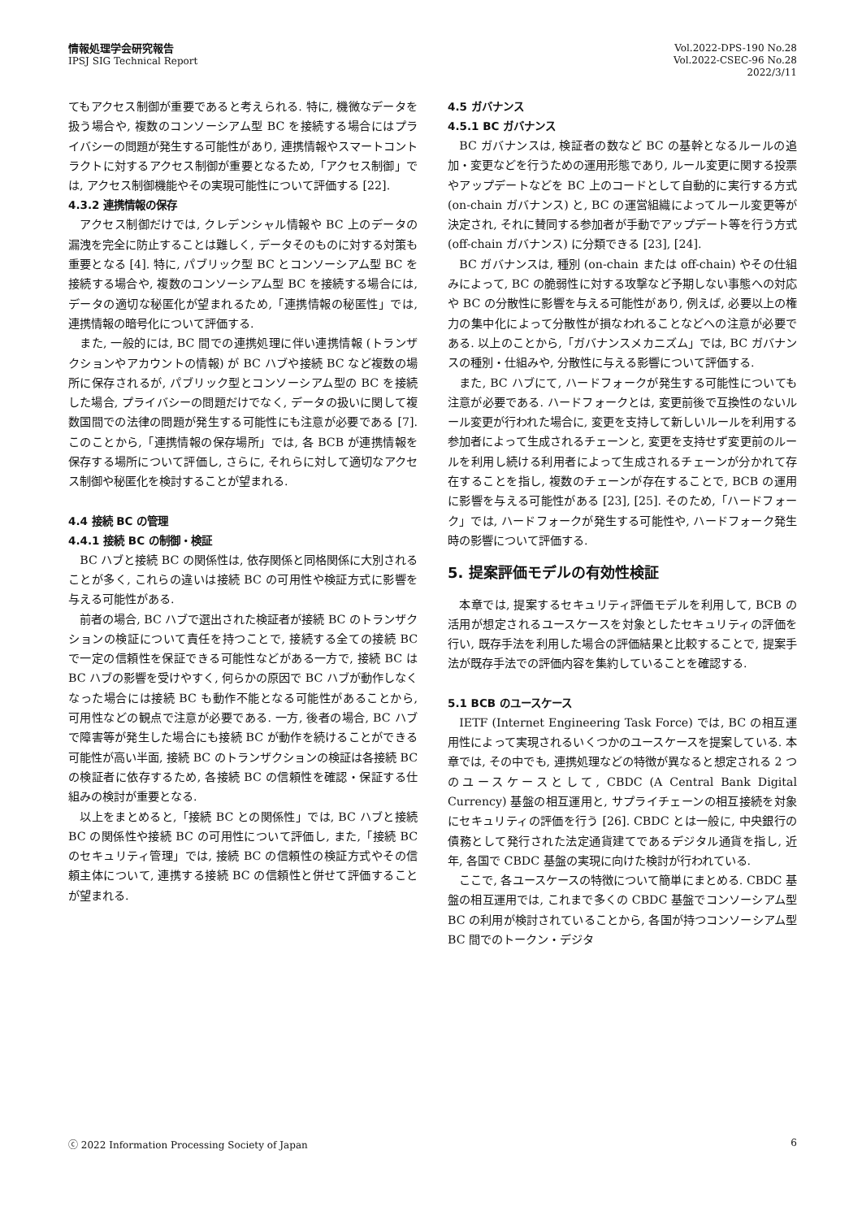情報処理学会研究報告
IPSJ SIG Technical Report
Vol.2022-DPS-190 No.28
Vol.2022-CSEC-96 No.28
2022/3/11
てもアクセス制御が重要であると考えられる. 特に, 機微なデータを扱う場合や, 複数のコンソーシアム型 BC を接続する場合にはプライバシーの問題が発生する可能性があり, 連携情報やスマートコントラクトに対するアクセス制御が重要となるため,「アクセス制御」では, アクセス制御機能やその実現可能性について評価する [22].
4.3.2 連携情報の保存
アクセス制御だけでは, クレデンシャル情報や BC 上のデータの漏洩を完全に防止することは難しく, データそのものに対する対策も重要となる [4]. 特に, パブリック型 BC とコンソーシアム型 BC を接続する場合や, 複数のコンソーシアム型 BC を接続する場合には, データの適切な秘匿化が望まれるため,「連携情報の秘匿性」では, 連携情報の暗号化について評価する.
また, 一般的には, BC 間での連携処理に伴い連携情報 (トランザクションやアカウントの情報) が BC ハブや接続 BC など複数の場所に保存されるが, パブリック型とコンソーシアム型の BC を接続した場合, プライバシーの問題だけでなく, データの扱いに関して複数国間での法律の問題が発生する可能性にも注意が必要である [7]. このことから,「連携情報の保存場所」では, 各 BCB が連携情報を保存する場所について評価し, さらに, それらに対して適切なアクセス制御や秘匿化を検討することが望まれる.
4.4 接続 BC の管理
4.4.1 接続 BC の制御・検証
BC ハブと接続 BC の関係性は, 依存関係と同格関係に大別されることが多く, これらの違いは接続 BC の可用性や検証方式に影響を与える可能性がある.
前者の場合, BC ハブで選出された検証者が接続 BC のトランザクションの検証について責任を持つことで, 接続する全ての接続 BC で一定の信頼性を保証できる可能性などがある一方で, 接続 BC は BC ハブの影響を受けやすく, 何らかの原因で BC ハブが動作しなくなった場合には接続 BC も動作不能となる可能性があることから, 可用性などの観点で注意が必要である. 一方, 後者の場合, BC ハブで障害等が発生した場合にも接続 BC が動作を続けることができる可能性が高い半面, 接続 BC のトランザクションの検証は各接続 BC の検証者に依存するため, 各接続 BC の信頼性を確認・保証する仕組みの検討が重要となる.
以上をまとめると,「接続 BC との関係性」では, BC ハブと接続 BC の関係性や接続 BC の可用性について評価し, また,「接続 BC のセキュリティ管理」では, 接続 BC の信頼性の検証方式やその信頼主体について, 連携する接続 BC の信頼性と併せて評価することが望まれる.
4.5 ガバナンス
4.5.1 BC ガバナンス
BC ガバナンスは, 検証者の数など BC の基幹となるルールの追加・変更などを行うための運用形態であり, ルール変更に関する投票やアップデートなどを BC 上のコードとして自動的に実行する方式 (on-chain ガバナンス) と, BC の運営組織によってルール変更等が決定され, それに賛同する参加者が手動でアップデート等を行う方式 (off-chain ガバナンス) に分類できる [23], [24].
BC ガバナンスは, 種別 (on-chain または off-chain) やその仕組みによって, BC の脆弱性に対する攻撃など予期しない事態への対応や BC の分散性に影響を与える可能性があり, 例えば, 必要以上の権力の集中化によって分散性が損なわれることなどへの注意が必要である. 以上のことから,「ガバナンスメカニズム」では, BC ガバナンスの種別・仕組みや, 分散性に与える影響について評価する.
また, BC ハブにて, ハードフォークが発生する可能性についても注意が必要である. ハードフォークとは, 変更前後で互換性のないルール変更が行われた場合に, 変更を支持して新しいルールを利用する参加者によって生成されるチェーンと, 変更を支持せず変更前のルールを利用し続ける利用者によって生成されるチェーンが分かれて存在することを指し, 複数のチェーンが存在することで, BCB の運用に影響を与える可能性がある [23], [25]. そのため,「ハードフォーク」では, ハードフォークが発生する可能性や, ハードフォーク発生時の影響について評価する.
5. 提案評価モデルの有効性検証
本章では, 提案するセキュリティ評価モデルを利用して, BCB の活用が想定されるユースケースを対象としたセキュリティの評価を行い, 既存手法を利用した場合の評価結果と比較することで, 提案手法が既存手法での評価内容を集約していることを確認する.
5.1 BCB のユースケース
IETF (Internet Engineering Task Force) では, BC の相互運用性によって実現されるいくつかのユースケースを提案している. 本章では, その中でも, 連携処理などの特徴が異なると想定される 2 つのユースケースとして, CBDC (A Central Bank Digital Currency) 基盤の相互運用と, サプライチェーンの相互接続を対象にセキュリティの評価を行う [26]. CBDC とは一般に, 中央銀行の債務として発行された法定通貨建てであるデジタル通貨を指し, 近年, 各国で CBDC 基盤の実現に向けた検討が行われている.
ここで, 各ユースケースの特徴について簡単にまとめる. CBDC 基盤の相互運用では, これまで多くの CBDC 基盤でコンソーシアム型 BC の利用が検討されていることから, 各国が持つコンソーシアム型 BC 間でのトークン・デジタ
ⓒ 2022 Information Processing Society of Japan 6